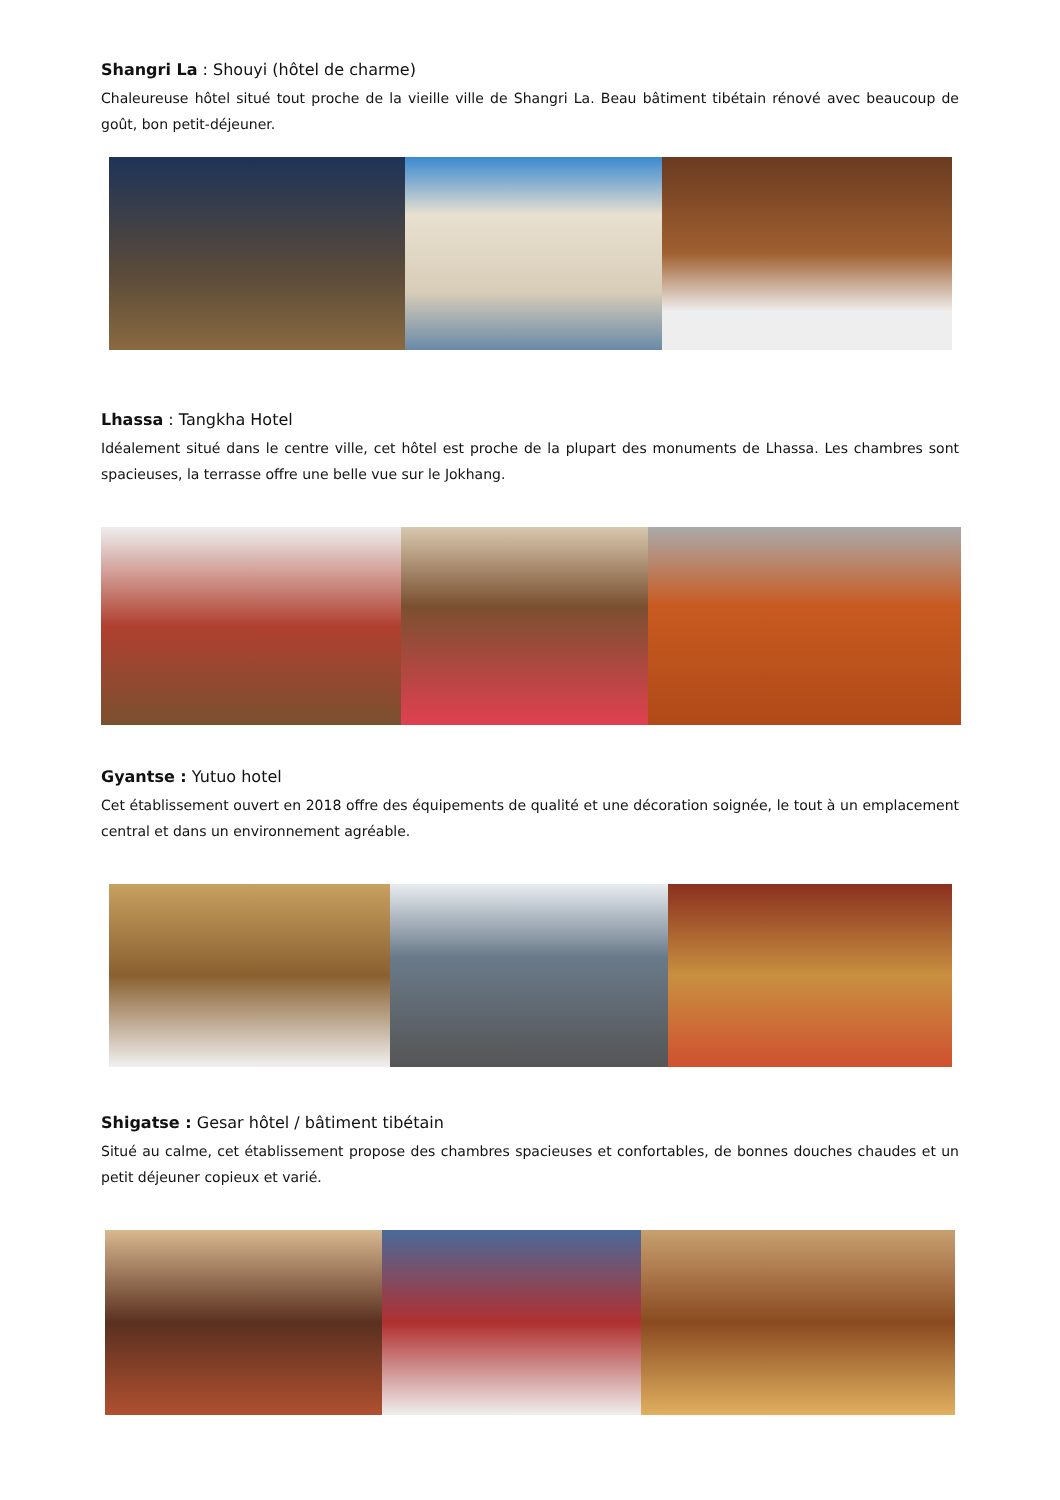Shangri La : Shouyi (hôtel de charme)
Chaleureuse hôtel situé tout proche de la vieille ville de Shangri La. Beau bâtiment tibétain rénové avec beaucoup de goût, bon petit-déjeuner.
Lhassa : Tangkha Hotel
Idéalement situé dans le centre ville, cet hôtel est proche de la plupart des monuments de Lhassa. Les chambres sont spacieuses, la terrasse offre une belle vue sur le Jokhang.
Gyantse : Yutuo hotel
Cet établissement ouvert en 2018 offre des équipements de qualité et une décoration soignée, le tout à un emplacement central et dans un environnement agréable.
Shigatse : Gesar hôtel / bâtiment tibétain
Situé au calme, cet établissement propose des chambres spacieuses et confortables, de bonnes douches chaudes et un petit déjeuner copieux et varié.